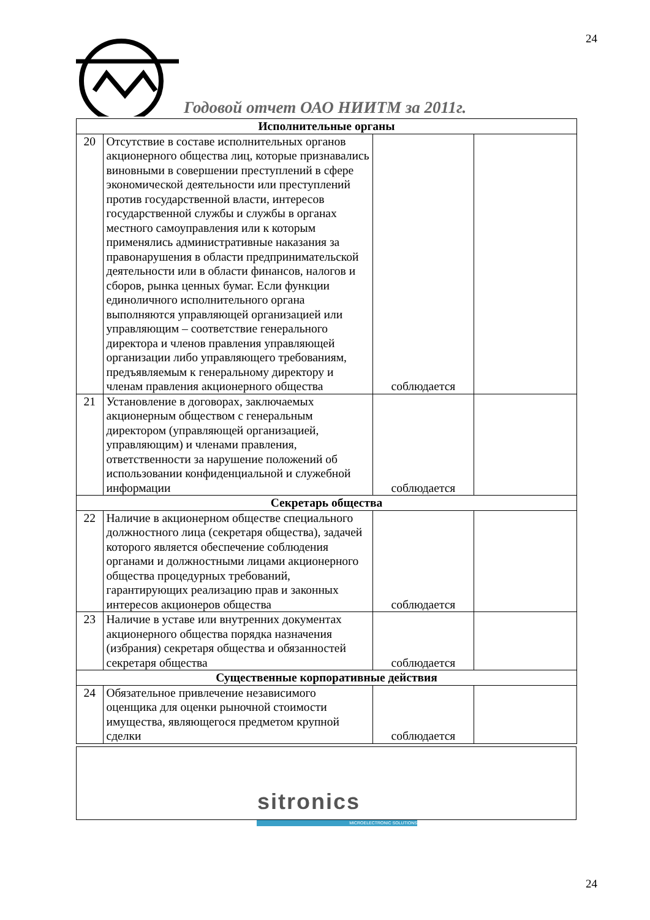24
Годовой отчет ОАО НИИТМ за 2011г.
| Исполнительные органы | | | |
| 20 | Отсутствие в составе исполнительных органов акционерного общества лиц, которые признавались виновными в совершении преступлений в сфере экономической деятельности или преступлений против государственной власти, интересов государственной службы и службы в органах местного самоуправления или к которым применялись административные наказания за правонарушения в области предпринимательской деятельности или в области финансов, налогов и сборов, рынка ценных бумаг. Если функции единоличного исполнительного органа выполняются управляющей организацией или управляющим – соответствие генерального директора и членов правления управляющей организации либо управляющего требованиям, предъявляемым к генеральному директору и членам правления акционерного общества | соблюдается | |
| 21 | Установление в договорах, заключаемых акционерным обществом с генеральным директором (управляющей организацией, управляющим) и членами правления, ответственности за нарушение положений об использовании конфиденциальной и служебной информации | соблюдается | |
| Секретарь общества | | | |
| 22 | Наличие в акционерном обществе специального должностного лица (секретаря общества), задачей которого является обеспечение соблюдения органами и должностными лицами акционерного общества процедурных требований, гарантирующих реализацию прав и законных интересов акционеров общества | соблюдается | |
| 23 | Наличие в уставе или внутренних документах акционерного общества порядка назначения (избрания) секретаря общества и обязанностей секретаря общества | соблюдается | |
| Существенные корпоративные действия | | | |
| 24 | Обязательное привлечение независимого оценщика для оценки рыночной стоимости имущества, являющегося предметом крупной сделки | соблюдается | |
sitronics
MICROELECTRONIC SOLUTIONS
24